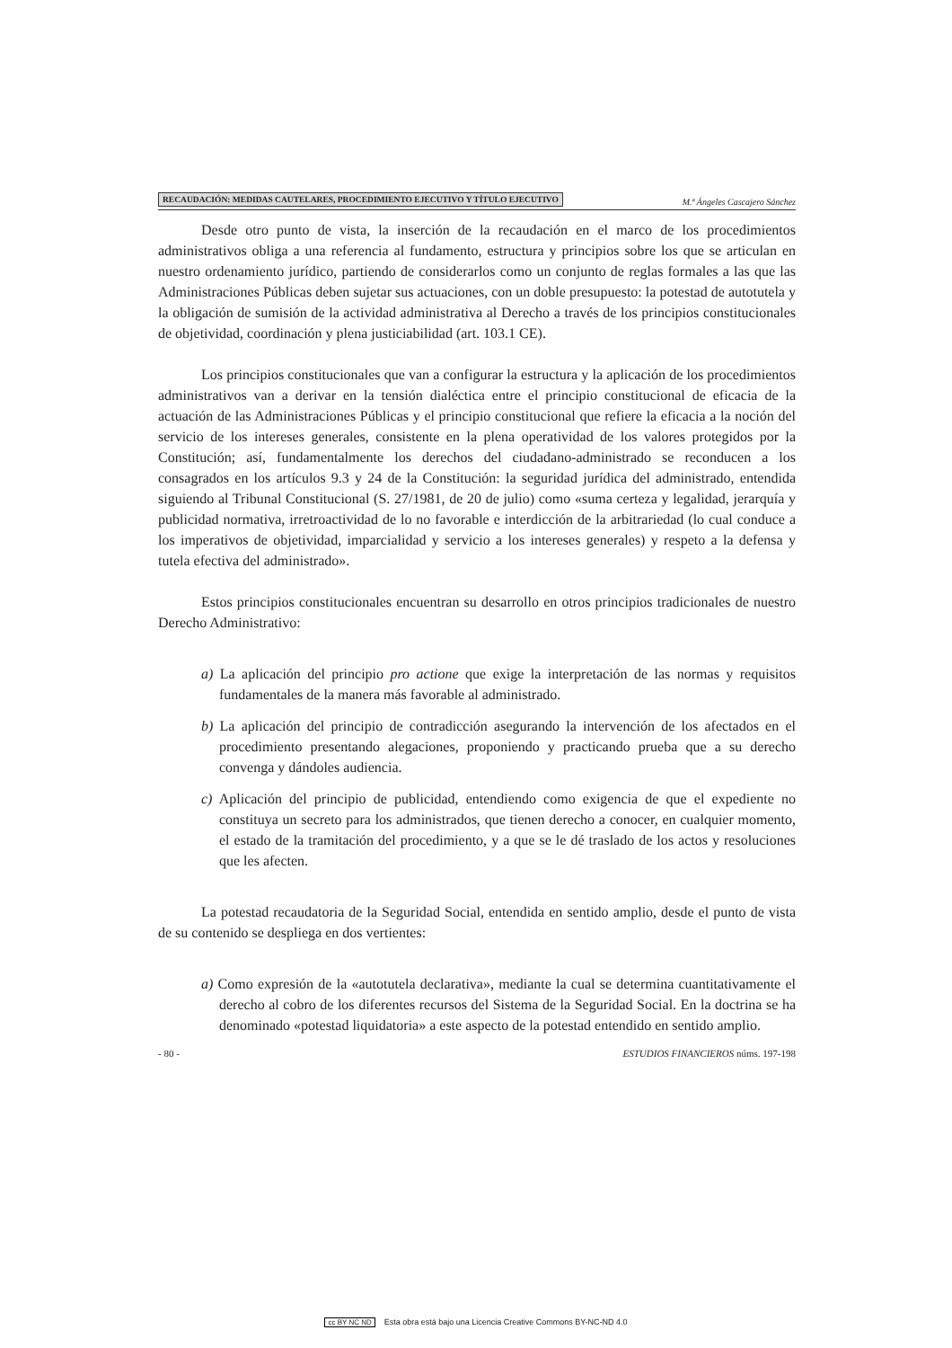RECAUDACIÓN: MEDIDAS CAUTELARES, PROCEDIMIENTO EJECUTIVO Y TÍTULO EJECUTIVO M.ª Ángeles Cascajero Sánchez
Desde otro punto de vista, la inserción de la recaudación en el marco de los procedimientos administrativos obliga a una referencia al fundamento, estructura y principios sobre los que se articulan en nuestro ordenamiento jurídico, partiendo de considerarlos como un conjunto de reglas formales a las que las Administraciones Públicas deben sujetar sus actuaciones, con un doble presupuesto: la potestad de autotutela y la obligación de sumisión de la actividad administrativa al Derecho a través de los principios constitucionales de objetividad, coordinación y plena justiciabilidad (art. 103.1 CE).
Los principios constitucionales que van a configurar la estructura y la aplicación de los procedimientos administrativos van a derivar en la tensión dialéctica entre el principio constitucional de eficacia de la actuación de las Administraciones Públicas y el principio constitucional que refiere la eficacia a la noción del servicio de los intereses generales, consistente en la plena operatividad de los valores protegidos por la Constitución; así, fundamentalmente los derechos del ciudadano-administrado se reconducen a los consagrados en los artículos 9.3 y 24 de la Constitución: la seguridad jurídica del administrado, entendida siguiendo al Tribunal Constitucional (S. 27/1981, de 20 de julio) como «suma certeza y legalidad, jerarquía y publicidad normativa, irretroactividad de lo no favorable e interdicción de la arbitrariedad (lo cual conduce a los imperativos de objetividad, imparcialidad y servicio a los intereses generales) y respeto a la defensa y tutela efectiva del administrado».
Estos principios constitucionales encuentran su desarrollo en otros principios tradicionales de nuestro Derecho Administrativo:
a) La aplicación del principio pro actione que exige la interpretación de las normas y requisitos fundamentales de la manera más favorable al administrado.
b) La aplicación del principio de contradicción asegurando la intervención de los afectados en el procedimiento presentando alegaciones, proponiendo y practicando prueba que a su derecho convenga y dándoles audiencia.
c) Aplicación del principio de publicidad, entendiendo como exigencia de que el expediente no constituya un secreto para los administrados, que tienen derecho a conocer, en cualquier momento, el estado de la tramitación del procedimiento, y a que se le dé traslado de los actos y resoluciones que les afecten.
La potestad recaudatoria de la Seguridad Social, entendida en sentido amplio, desde el punto de vista de su contenido se despliega en dos vertientes:
a) Como expresión de la «autotutela declarativa», mediante la cual se determina cuantitativamente el derecho al cobro de los diferentes recursos del Sistema de la Seguridad Social. En la doctrina se ha denominado «potestad liquidatoria» a este aspecto de la potestad entendido en sentido amplio.
- 80 - ESTUDIOS FINANCIEROS núms. 197-198
cc BY NC ND Esta obra está bajo una Licencia Creative Commons BY-NC-ND 4.0